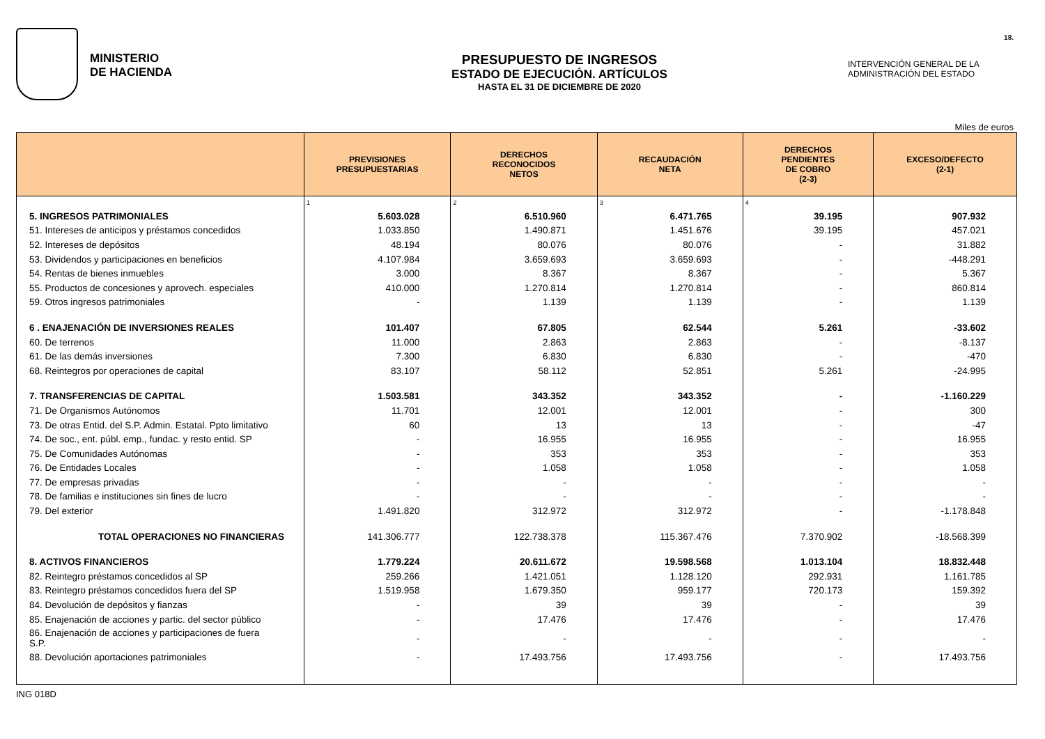MINISTERIO
DE HACIENDA
PRESUPUESTO DE INGRESOS
ESTADO DE EJECUCIÓN. ARTÍCULOS
HASTA EL 31 DE DICIEMBRE DE 2020
INTERVENCIÓN GENERAL DE LA
ADMINISTRACIÓN DEL ESTADO
18.
Miles de euros
| | PREVISIONES PRESUPUESTARIAS | DERECHOS RECONOCIDOS NETOS | RECAUDACIÓN NETA | DERECHOS PENDIENTES DE COBRO (2-3) | EXCESO/DEFECTO (2-1) |
| --- | --- | --- | --- | --- | --- |
| | 1 | 2 | 3 | 4 | |
| 5. INGRESOS PATRIMONIALES | 5.603.028 | 6.510.960 | 6.471.765 | 39.195 | 907.932 |
| 51. Intereses de anticipos y préstamos concedidos | 1.033.850 | 1.490.871 | 1.451.676 | 39.195 | 457.021 |
| 52. Intereses de depósitos | 48.194 | 80.076 | 80.076 | - | 31.882 |
| 53. Dividendos y participaciones en beneficios | 4.107.984 | 3.659.693 | 3.659.693 | - | -448.291 |
| 54. Rentas de bienes inmuebles | 3.000 | 8.367 | 8.367 | - | 5.367 |
| 55. Productos de concesiones y aprovech. especiales | 410.000 | 1.270.814 | 1.270.814 | - | 860.814 |
| 59. Otros ingresos patrimoniales | - | 1.139 | 1.139 | - | 1.139 |
| 6 . ENAJENACIÓN DE INVERSIONES REALES | 101.407 | 67.805 | 62.544 | 5.261 | -33.602 |
| 60. De terrenos | 11.000 | 2.863 | 2.863 | - | -8.137 |
| 61. De las demás inversiones | 7.300 | 6.830 | 6.830 | - | -470 |
| 68. Reintegros por operaciones de capital | 83.107 | 58.112 | 52.851 | 5.261 | -24.995 |
| 7. TRANSFERENCIAS DE CAPITAL | 1.503.581 | 343.352 | 343.352 | - | -1.160.229 |
| 71. De Organismos Autónomos | 11.701 | 12.001 | 12.001 | - | 300 |
| 73. De otras Entid. del S.P. Admin. Estatal. Ppto limitativo | 60 | 13 | 13 | - | -47 |
| 74. De soc., ent. públ. emp., fundac. y resto entid. SP | - | 16.955 | 16.955 | - | 16.955 |
| 75. De Comunidades Autónomas | - | 353 | 353 | - | 353 |
| 76. De Entidades Locales | - | 1.058 | 1.058 | - | 1.058 |
| 77. De empresas privadas | - | - | - | - | - |
| 78. De familias e instituciones sin fines de lucro | - | - | - | - | - |
| 79. Del exterior | 1.491.820 | 312.972 | 312.972 | - | -1.178.848 |
| TOTAL OPERACIONES NO FINANCIERAS | 141.306.777 | 122.738.378 | 115.367.476 | 7.370.902 | -18.568.399 |
| 8. ACTIVOS FINANCIEROS | 1.779.224 | 20.611.672 | 19.598.568 | 1.013.104 | 18.832.448 |
| 82. Reintegro préstamos concedidos al SP | 259.266 | 1.421.051 | 1.128.120 | 292.931 | 1.161.785 |
| 83. Reintegro préstamos concedidos fuera del SP | 1.519.958 | 1.679.350 | 959.177 | 720.173 | 159.392 |
| 84. Devolución de depósitos y fianzas | - | 39 | 39 | - | 39 |
| 85. Enajenación de acciones y partic. del sector público | - | 17.476 | 17.476 | - | 17.476 |
| 86. Enajenación de acciones y participaciones de fuera S.P. | - | - | - | - | - |
| 88. Devolución aportaciones patrimoniales | - | 17.493.756 | 17.493.756 | - | 17.493.756 |
ING 018D